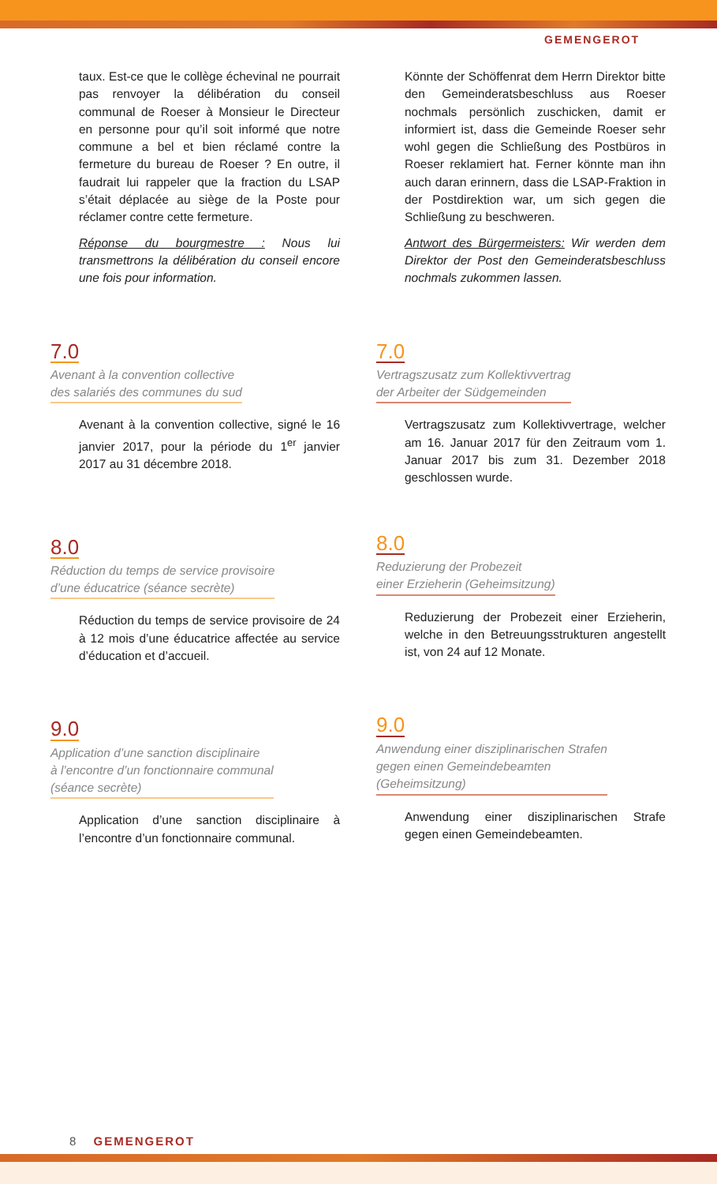GEMENGEROT
taux. Est-ce que le collège échevinal ne pourrait pas renvoyer la délibération du conseil communal de Roeser à Monsieur le Directeur en personne pour qu’il soit informé que notre commune a bel et bien réclamé contre la fermeture du bureau de Roeser ? En outre, il faudrait lui rappeler que la fraction du LSAP s’était déplacée au siège de la Poste pour réclamer contre cette fermeture.
Réponse du bourgmestre : Nous lui transmettrons la délibération du conseil encore une fois pour information.
7.0
Avenant à la convention collective
des salariés des communes du sud
Avenant à la convention collective, signé le 16 janvier 2017, pour la période du 1<sup>er</sup> janvier 2017 au 31 décembre 2018.
8.0
Réduction du temps de service provisoire
d’une éducatrice (séance secrète)
Réduction du temps de service provisoire de 24 à 12 mois d’une éducatrice affectée au service d’éducation et d’accueil.
9.0
Application d’une sanction disciplinaire
à l’encontre d’un fonctionnaire communal
(séance secrète)
Application d’une sanction disciplinaire à l’encontre d’un fonctionnaire communal.
Könnte der Schöffenrat dem Herrn Direktor bitte den Gemeinderatsbeschluss aus Roeser nochmals persönlich zuschicken, damit er informiert ist, dass die Gemeinde Roeser sehr wohl gegen die Schließung des Postbüros in Roeser reklamiert hat. Ferner könnte man ihn auch daran erinnern, dass die LSAP-Fraktion in der Postdirektion war, um sich gegen die Schließung zu beschweren.
Antwort des Bürgermeisters: Wir werden dem Direktor der Post den Gemeinderatsbeschluss nochmals zukommen lassen.
7.0
Vertragszusatz zum Kollektivvertrag
der Arbeiter der Südgemeinden
Vertragszusatz zum Kollektivvertrage, welcher am 16. Januar 2017 für den Zeitraum vom 1. Januar 2017 bis zum 31. Dezember 2018 geschlossen wurde.
8.0
Reduzierung der Probezeit
einer Erzieherin (Geheimsitzung)
Reduzierung der Probezeit einer Erzieherin, welche in den Betreuungsstrukturen angestellt ist, von 24 auf 12 Monate.
9.0
Anwendung einer disziplinarischen Strafen
gegen einen Gemeindebeamten
(Geheimsitzung)
Anwendung einer disziplinarischen Strafe gegen einen Gemeindebeamten.
8 GEMENGEROT